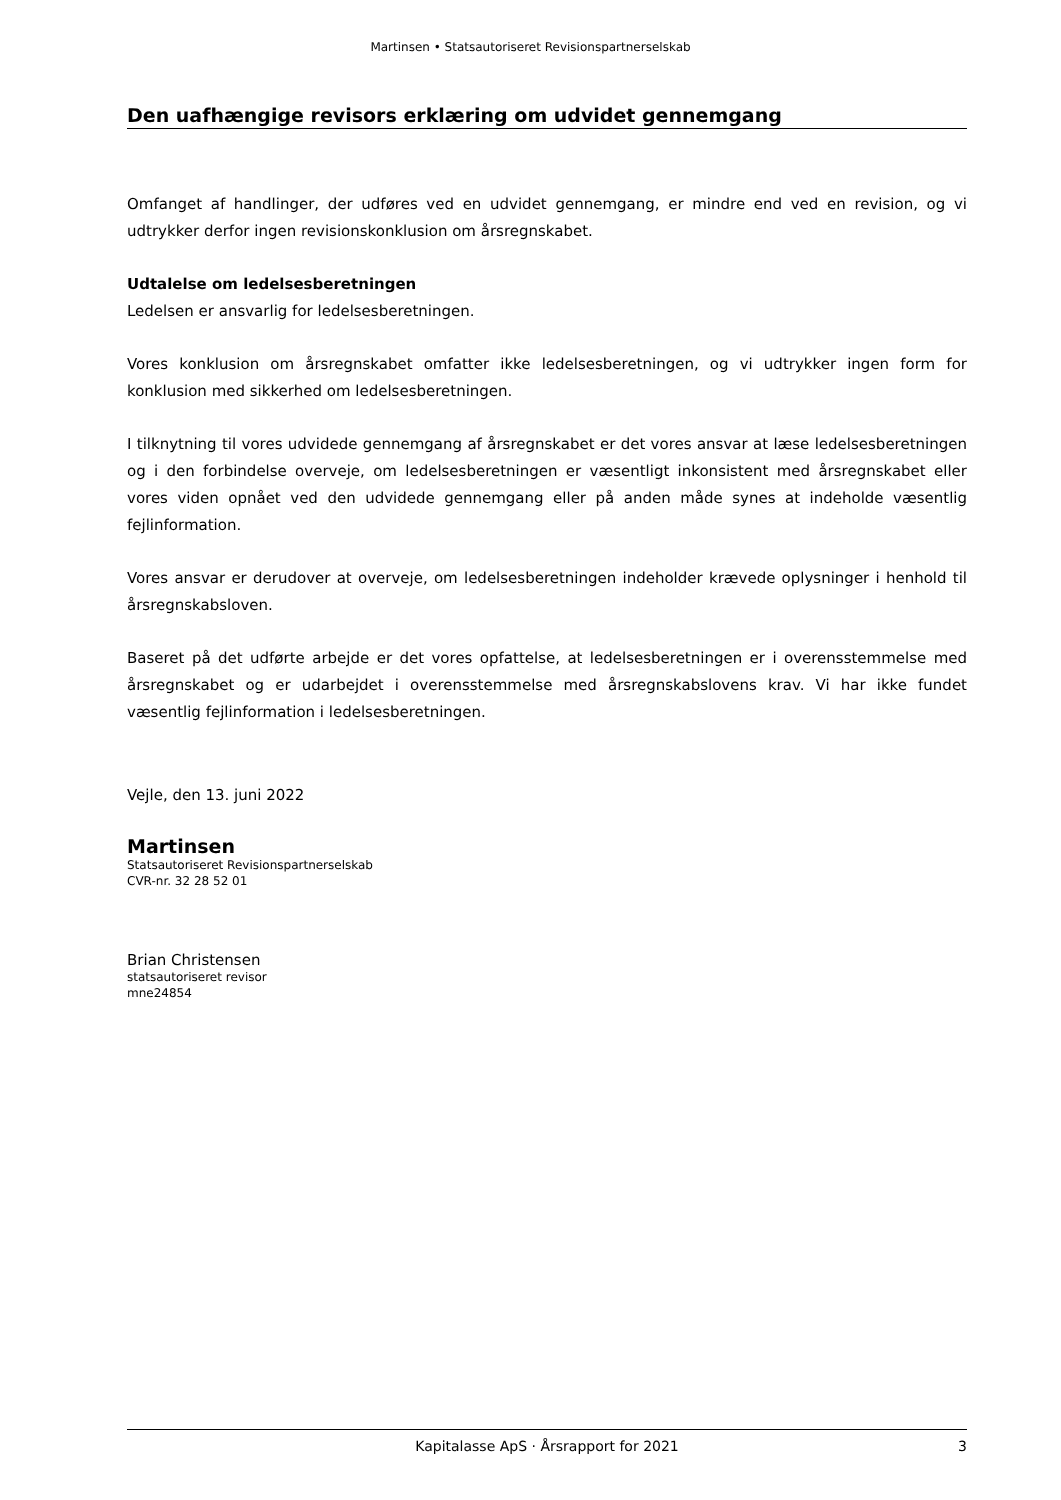Martinsen • Statsautoriseret Revisionspartnerselskab
Den uafhængige revisors erklæring om udvidet gennemgang
Omfanget af handlinger, der udføres ved en udvidet gennemgang, er mindre end ved en revision, og vi udtrykker derfor ingen revisionskonklusion om årsregnskabet.
Udtalelse om ledelsesberetningen
Ledelsen er ansvarlig for ledelsesberetningen.
Vores konklusion om årsregnskabet omfatter ikke ledelsesberetningen, og vi udtrykker ingen form for konklusion med sikkerhed om ledelsesberetningen.
I tilknytning til vores udvidede gennemgang af årsregnskabet er det vores ansvar at læse ledelsesberetningen og i den forbindelse overveje, om ledelsesberetningen er væsentligt inkonsistent med årsregnskabet eller vores viden opnået ved den udvidede gennemgang eller på anden måde synes at indeholde væsentlig fejlinformation.
Vores ansvar er derudover at overveje, om ledelsesberetningen indeholder krævede oplysninger i henhold til årsregnskabsloven.
Baseret på det udførte arbejde er det vores opfattelse, at ledelsesberetningen er i overensstemmelse med årsregnskabet og er udarbejdet i overensstemmelse med årsregnskabslovens krav. Vi har ikke fundet væsentlig fejlinformation i ledelsesberetningen.
Vejle, den 13. juni 2022
Martinsen
Statsautoriseret Revisionspartnerselskab
CVR-nr. 32 28 52 01
Brian Christensen
statsautoriseret revisor
mne24854
Kapitalasse ApS · Årsrapport for 2021 3